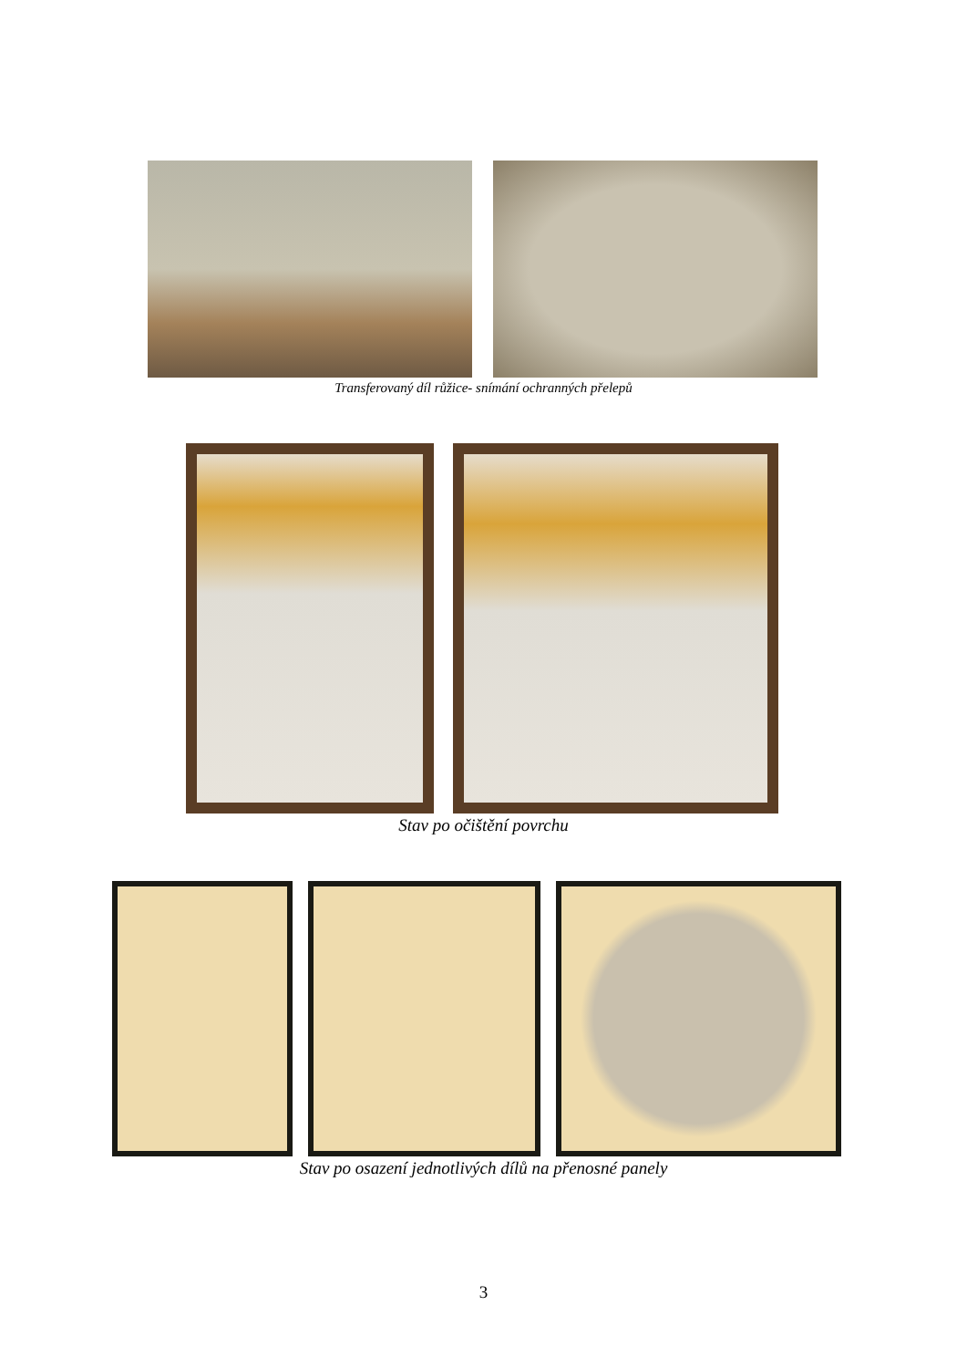Transferovaný díl růžice- snímání ochranných přelepů
Stav po očištění povrchu
Stav po osazení jednotlivých dílů na přenosné panely
3